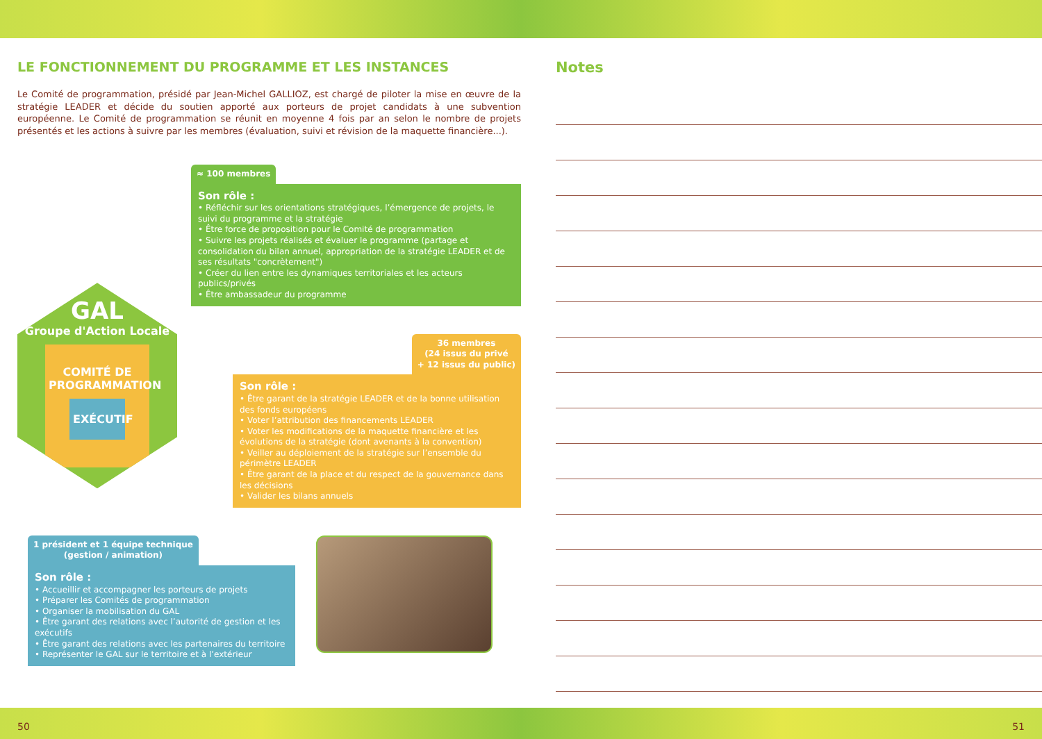LE FONCTIONNEMENT DU PROGRAMME ET LES INSTANCES
Le Comité de programmation, présidé par Jean-Michel GALLIOZ, est chargé de piloter la mise en œuvre de la stratégie LEADER et décide du soutien apporté aux porteurs de projet candidats à une subvention européenne. Le Comité de programmation se réunit en moyenne 4 fois par an selon le nombre de projets présentés et les actions à suivre par les membres (évaluation, suivi et révision de la maquette financière...).
GAL
Groupe d'Action Locale
COMITÉ DE PROGRAMMATION
EXÉCUTIF
≈ 100 membres
Son rôle :
• Réfléchir sur les orientations stratégiques, l’émergence de projets, le suivi du programme et la stratégie
• Être force de proposition pour le Comité de programmation
• Suivre les projets réalisés et évaluer le programme (partage et consolidation du bilan annuel, appropriation de la stratégie LEADER et de ses résultats "concrètement")
• Créer du lien entre les dynamiques territoriales et les acteurs publics/privés
• Être ambassadeur du programme
36 membres
(24 issus du privé
+ 12 issus du public)
Son rôle :
• Être garant de la stratégie LEADER et de la bonne utilisation des fonds européens
• Voter l’attribution des financements LEADER
• Voter les modifications de la maquette financière et les évolutions de la stratégie (dont avenants à la convention)
• Veiller au déploiement de la stratégie sur l’ensemble du périmètre LEADER
• Être garant de la place et du respect de la gouvernance dans les décisions
• Valider les bilans annuels
1 président et 1 équipe technique
(gestion / animation)
Son rôle :
• Accueillir et accompagner les porteurs de projets
• Préparer les Comités de programmation
• Organiser la mobilisation du GAL
• Être garant des relations avec l’autorité de gestion et les exécutifs
• Être garant des relations avec les partenaires du territoire
• Représenter le GAL sur le territoire et à l’extérieur
Notes
50 51